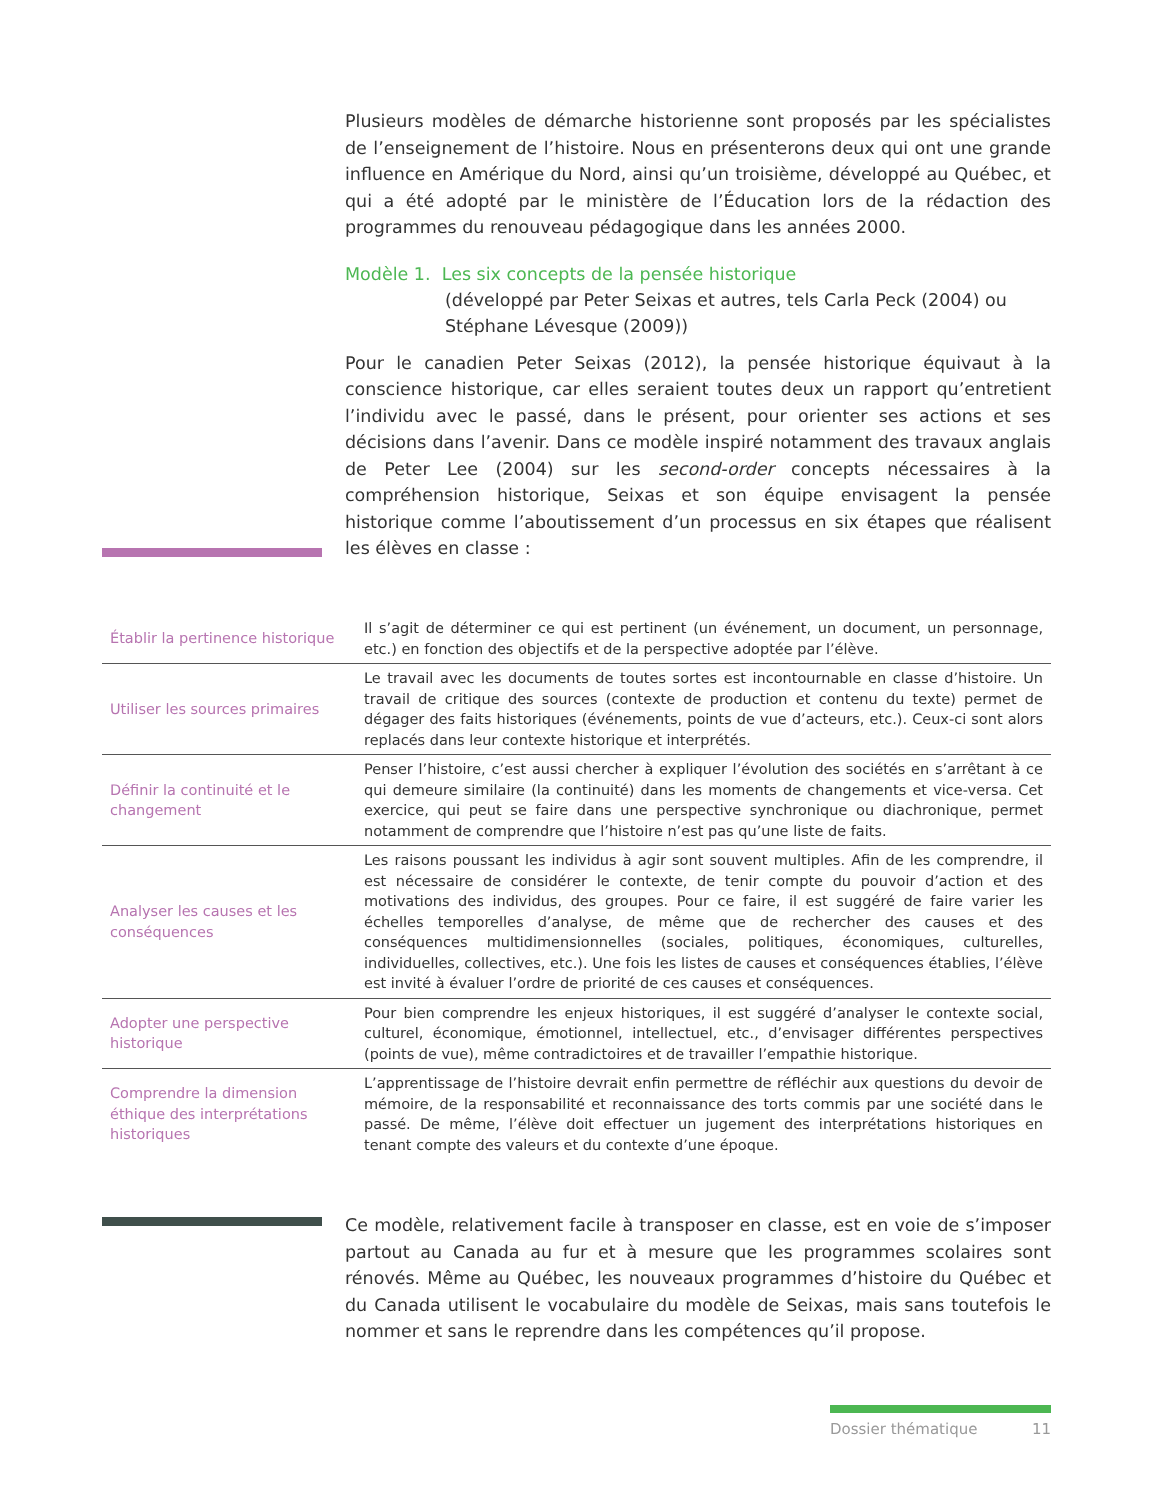Plusieurs modèles de démarche historienne sont proposés par les spécialistes de l’enseignement de l’histoire. Nous en présenterons deux qui ont une grande influence en Amérique du Nord, ainsi qu’un troisième, développé au Québec, et qui a été adopté par le ministère de l’Éducation lors de la rédaction des programmes du renouveau pédagogique dans les années 2000.
Modèle 1. Les six concepts de la pensée historique
(développé par Peter Seixas et autres, tels Carla Peck (2004) ou Stéphane Lévesque (2009))
Pour le canadien Peter Seixas (2012), la pensée historique équivaut à la conscience historique, car elles seraient toutes deux un rapport qu’entretient l’individu avec le passé, dans le présent, pour orienter ses actions et ses décisions dans l’avenir. Dans ce modèle inspiré notamment des travaux anglais de Peter Lee (2004) sur les second-order concepts nécessaires à la compréhension historique, Seixas et son équipe envisagent la pensée historique comme l’aboutissement d’un processus en six étapes que réalisent les élèves en classe :
| Établir la pertinence historique | Il s’agit de déterminer ce qui est pertinent (un événement, un document, un personnage, etc.) en fonction des objectifs et de la perspective adoptée par l’élève. |
| Utiliser les sources primaires | Le travail avec les documents de toutes sortes est incontournable en classe d’histoire. Un travail de critique des sources (contexte de production et contenu du texte) permet de dégager des faits historiques (événements, points de vue d’acteurs, etc.). Ceux-ci sont alors replacés dans leur contexte historique et interprétés. |
| Définir la continuité et le changement | Penser l’histoire, c’est aussi chercher à expliquer l’évolution des sociétés en s’arrêtant à ce qui demeure similaire (la continuité) dans les moments de changements et vice-versa. Cet exercice, qui peut se faire dans une perspective synchronique ou diachronique, permet notamment de comprendre que l’histoire n’est pas qu’une liste de faits. |
| Analyser les causes et les conséquences | Les raisons poussant les individus à agir sont souvent multiples. Afin de les comprendre, il est nécessaire de considérer le contexte, de tenir compte du pouvoir d’action et des motivations des individus, des groupes. Pour ce faire, il est suggéré de faire varier les échelles temporelles d’analyse, de même que de rechercher des causes et des conséquences multidimensionnelles (sociales, politiques, économiques, culturelles, individuelles, collectives, etc.). Une fois les listes de causes et conséquences établies, l’élève est invité à évaluer l’ordre de priorité de ces causes et conséquences. |
| Adopter une perspective historique | Pour bien comprendre les enjeux historiques, il est suggéré d’analyser le contexte social, culturel, économique, émotionnel, intellectuel, etc., d’envisager différentes perspectives (points de vue), même contradictoires et de travailler l’empathie historique. |
| Comprendre la dimension éthique des interprétations historiques | L’apprentissage de l’histoire devrait enfin permettre de réfléchir aux questions du devoir de mémoire, de la responsabilité et reconnaissance des torts commis par une société dans le passé. De même, l’élève doit effectuer un jugement des interprétations historiques en tenant compte des valeurs et du contexte d’une époque. |
Ce modèle, relativement facile à transposer en classe, est en voie de s’imposer partout au Canada au fur et à mesure que les programmes scolaires sont rénovés. Même au Québec, les nouveaux programmes d’histoire du Québec et du Canada utilisent le vocabulaire du modèle de Seixas, mais sans toutefois le nommer et sans le reprendre dans les compétences qu’il propose.
Dossier thématique 11